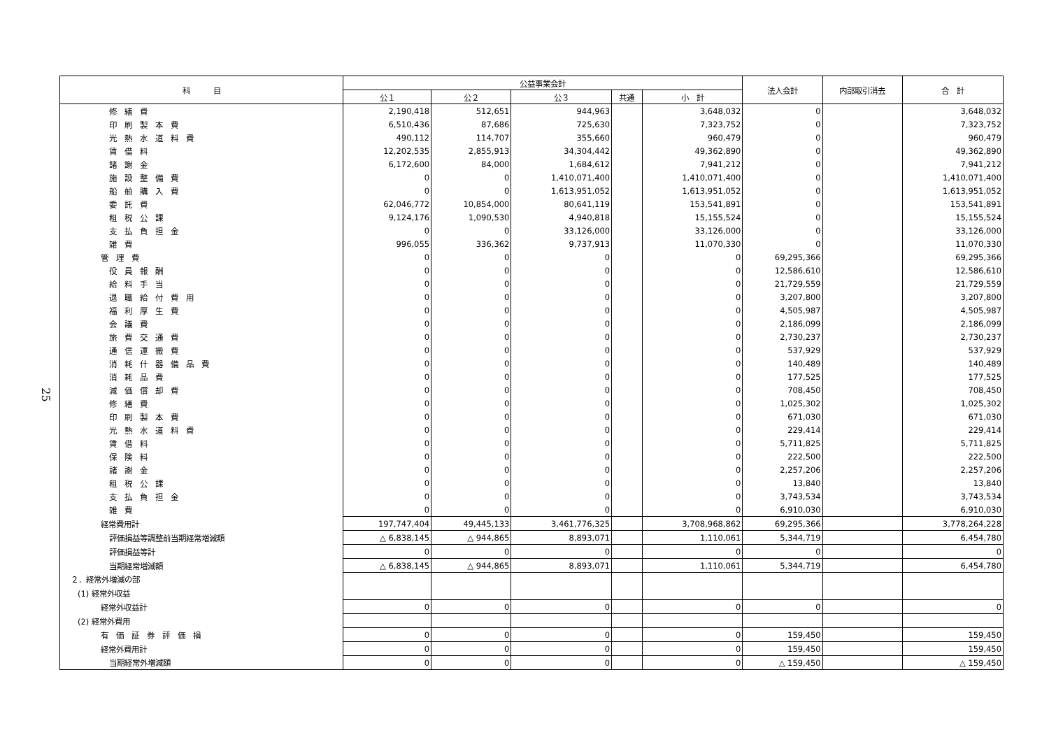25
| 科 目 | 公益事業会計 | | | | | 法人会計 | 内部取引消去 | 合 計 |
| --- | --- | --- | --- | --- | --- | --- | --- | --- |
| | 公１ | 公２ | 公３ | 共通 | 小 計 | | | |
| 修 繕 費 | 2,190,418 | 512,651 | 944,963 | | 3,648,032 | 0 | | 3,648,032 |
| 印 刷 製 本 費 | 6,510,436 | 87,686 | 725,630 | | 7,323,752 | 0 | | 7,323,752 |
| 光 熱 水 道 料 費 | 490,112 | 114,707 | 355,660 | | 960,479 | 0 | | 960,479 |
| 賃 借 料 | 12,202,535 | 2,855,913 | 34,304,442 | | 49,362,890 | 0 | | 49,362,890 |
| 諸 謝 金 | 6,172,600 | 84,000 | 1,684,612 | | 7,941,212 | 0 | | 7,941,212 |
| 施 設 整 備 費 | 0 | 0 | 1,410,071,400 | | 1,410,071,400 | 0 | | 1,410,071,400 |
| 船 舶 購 入 費 | 0 | 0 | 1,613,951,052 | | 1,613,951,052 | 0 | | 1,613,951,052 |
| 委 託 費 | 62,046,772 | 10,854,000 | 80,641,119 | | 153,541,891 | 0 | | 153,541,891 |
| 租 税 公 課 | 9,124,176 | 1,090,530 | 4,940,818 | | 15,155,524 | 0 | | 15,155,524 |
| 支 払 負 担 金 | 0 | 0 | 33,126,000 | | 33,126,000 | 0 | | 33,126,000 |
| 雑 費 | 996,055 | 336,362 | 9,737,913 | | 11,070,330 | 0 | | 11,070,330 |
| 管 理 費 | 0 | 0 | 0 | | 0 | 69,295,366 | | 69,295,366 |
| 役 員 報 酬 | 0 | 0 | 0 | | 0 | 12,586,610 | | 12,586,610 |
| 給 料 手 当 | 0 | 0 | 0 | | 0 | 21,729,559 | | 21,729,559 |
| 退 職 給 付 費 用 | 0 | 0 | 0 | | 0 | 3,207,800 | | 3,207,800 |
| 福 利 厚 生 費 | 0 | 0 | 0 | | 0 | 4,505,987 | | 4,505,987 |
| 会 議 費 | 0 | 0 | 0 | | 0 | 2,186,099 | | 2,186,099 |
| 旅 費 交 通 費 | 0 | 0 | 0 | | 0 | 2,730,237 | | 2,730,237 |
| 通 信 運 搬 費 | 0 | 0 | 0 | | 0 | 537,929 | | 537,929 |
| 消 耗 什 器 備 品 費 | 0 | 0 | 0 | | 0 | 140,489 | | 140,489 |
| 消 耗 品 費 | 0 | 0 | 0 | | 0 | 177,525 | | 177,525 |
| 減 価 償 却 費 | 0 | 0 | 0 | | 0 | 708,450 | | 708,450 |
| 修 繕 費 | 0 | 0 | 0 | | 0 | 1,025,302 | | 1,025,302 |
| 印 刷 製 本 費 | 0 | 0 | 0 | | 0 | 671,030 | | 671,030 |
| 光 熱 水 道 料 費 | 0 | 0 | 0 | | 0 | 229,414 | | 229,414 |
| 賃 借 料 | 0 | 0 | 0 | | 0 | 5,711,825 | | 5,711,825 |
| 保 険 料 | 0 | 0 | 0 | | 0 | 222,500 | | 222,500 |
| 諸 謝 金 | 0 | 0 | 0 | | 0 | 2,257,206 | | 2,257,206 |
| 租 税 公 課 | 0 | 0 | 0 | | 0 | 13,840 | | 13,840 |
| 支 払 負 担 金 | 0 | 0 | 0 | | 0 | 3,743,534 | | 3,743,534 |
| 雑 費 | 0 | 0 | 0 | | 0 | 6,910,030 | | 6,910,030 |
| 経常費用計 | 197,747,404 | 49,445,133 | 3,461,776,325 | | 3,708,968,862 | 69,295,366 | | 3,778,264,228 |
| 評価損益等調整前当期経常増減額 | △ 6,838,145 | △ 944,865 | 8,893,071 | | 1,110,061 | 5,344,719 | | 6,454,780 |
| 評価損益等計 | 0 | 0 | 0 | | 0 | 0 | | 0 |
| 当期経常増減額 | △ 6,838,145 | △ 944,865 | 8,893,071 | | 1,110,061 | 5,344,719 | | 6,454,780 |
| ２．経常外増減の部 | | | | | | | | |
| (1) 経常外収益 | | | | | | | | |
| 経常外収益計 | 0 | 0 | 0 | | 0 | 0 | | 0 |
| (2) 経常外費用 | | | | | | | | |
| 有 価 証 券 評 価 損 | 0 | 0 | 0 | | 0 | 159,450 | | 159,450 |
| 経常外費用計 | 0 | 0 | 0 | | 0 | 159,450 | | 159,450 |
| 当期経常外増減額 | 0 | 0 | 0 | | 0 | △ 159,450 | | △ 159,450 |